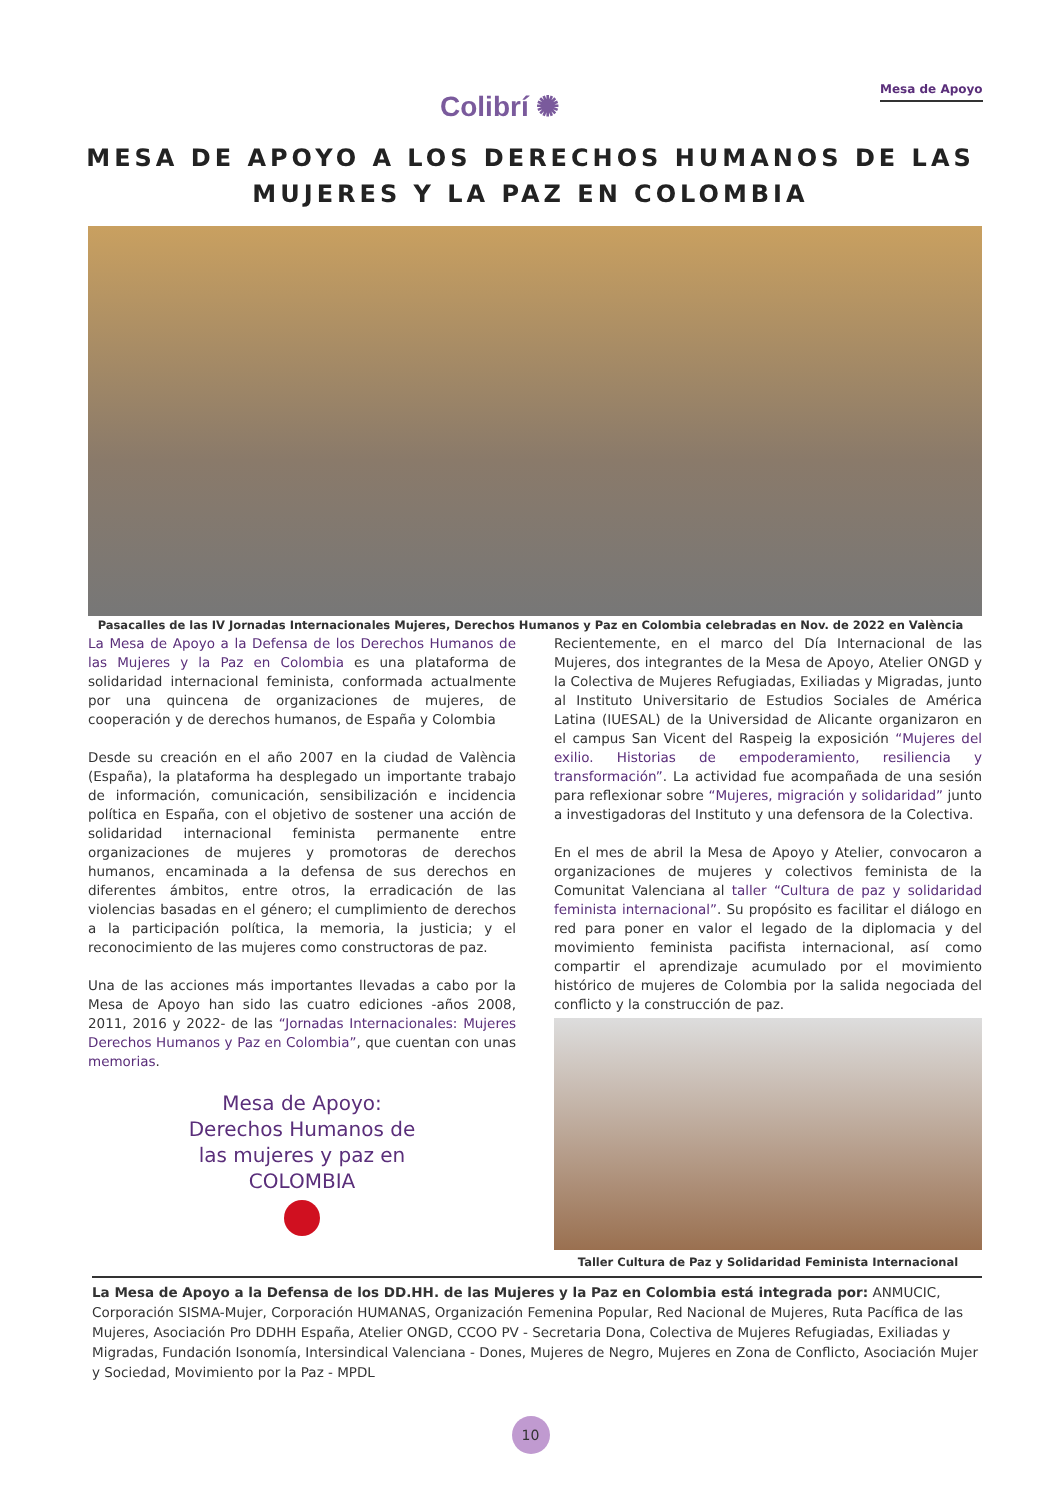Colibrí ✺
Mesa de Apoyo
MESA DE APOYO A LOS DERECHOS HUMANOS DE LAS
MUJERES Y LA PAZ EN COLOMBIA
Pasacalles de las IV Jornadas Internacionales Mujeres, Derechos Humanos y Paz en Colombia celebradas en Nov. de 2022 en València
La Mesa de Apoyo a la Defensa de los Derechos Humanos de las Mujeres y la Paz en Colombia es una plataforma de solidaridad internacional feminista, conformada actualmente por una quincena de organizaciones de mujeres, de cooperación y de derechos humanos, de España y Colombia
Desde su creación en el año 2007 en la ciudad de València (España), la plataforma ha desplegado un importante trabajo de información, comunicación, sensibilización e incidencia política en España, con el objetivo de sostener una acción de solidaridad internacional feminista permanente entre organizaciones de mujeres y promotoras de derechos humanos, encaminada a la defensa de sus derechos en diferentes ámbitos, entre otros, la erradicación de las violencias basadas en el género; el cumplimiento de derechos a la participación política, la memoria, la justicia; y el reconocimiento de las mujeres como constructoras de paz.
Una de las acciones más importantes llevadas a cabo por la Mesa de Apoyo han sido las cuatro ediciones -años 2008, 2011, 2016 y 2022- de las “Jornadas Internacionales: Mujeres Derechos Humanos y Paz en Colombia”, que cuentan con unas memorias.
Mesa de Apoyo:
Derechos Humanos de
las mujeres y paz en
COLOMBIA
Recientemente, en el marco del Día Internacional de las Mujeres, dos integrantes de la Mesa de Apoyo, Atelier ONGD y la Colectiva de Mujeres Refugiadas, Exiliadas y Migradas, junto al Instituto Universitario de Estudios Sociales de América Latina (IUESAL) de la Universidad de Alicante organizaron en el campus San Vicent del Raspeig la exposición “Mujeres del exilio. Historias de empoderamiento, resiliencia y transformación”. La actividad fue acompañada de una sesión para reflexionar sobre “Mujeres, migración y solidaridad” junto a investigadoras del Instituto y una defensora de la Colectiva.
En el mes de abril la Mesa de Apoyo y Atelier, convocaron a organizaciones de mujeres y colectivos feminista de la Comunitat Valenciana al taller “Cultura de paz y solidaridad feminista internacional”. Su propósito es facilitar el diálogo en red para poner en valor el legado de la diplomacia y del movimiento feminista pacifista internacional, así como compartir el aprendizaje acumulado por el movimiento histórico de mujeres de Colombia por la salida negociada del conflicto y la construcción de paz.
Taller Cultura de Paz y Solidaridad Feminista Internacional
La Mesa de Apoyo a la Defensa de los DD.HH. de las Mujeres y la Paz en Colombia está integrada por: ANMUCIC, Corporación SISMA-Mujer, Corporación HUMANAS, Organización Femenina Popular, Red Nacional de Mujeres, Ruta Pacífica de las Mujeres, Asociación Pro DDHH España, Atelier ONGD, CCOO PV - Secretaria Dona, Colectiva de Mujeres Refugiadas, Exiliadas y Migradas, Fundación Isonomía, Intersindical Valenciana - Dones, Mujeres de Negro, Mujeres en Zona de Conflicto, Asociación Mujer y Sociedad, Movimiento por la Paz - MPDL
10